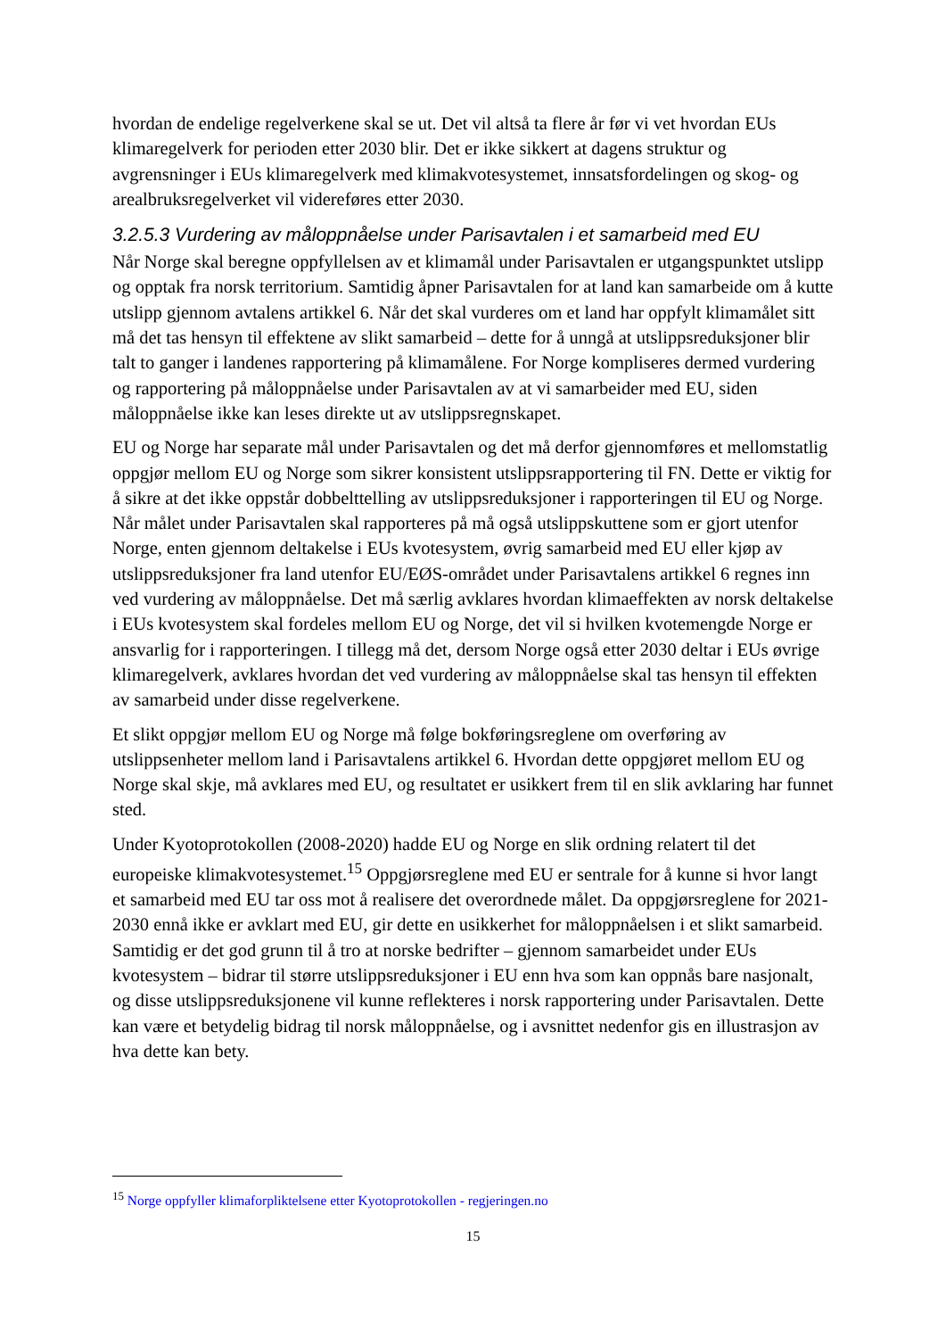hvordan de endelige regelverkene skal se ut. Det vil altså ta flere år før vi vet hvordan EUs klimaregelverk for perioden etter 2030 blir. Det er ikke sikkert at dagens struktur og avgrensninger i EUs klimaregelverk med klimakvotesystemet, innsatsfordelingen og skog- og arealbruksregelverket vil videreføres etter 2030.
3.2.5.3 Vurdering av måloppnåelse under Parisavtalen i et samarbeid med EU
Når Norge skal beregne oppfyllelsen av et klimamål under Parisavtalen er utgangspunktet utslipp og opptak fra norsk territorium. Samtidig åpner Parisavtalen for at land kan samarbeide om å kutte utslipp gjennom avtalens artikkel 6. Når det skal vurderes om et land har oppfylt klimamålet sitt må det tas hensyn til effektene av slikt samarbeid – dette for å unngå at utslippsreduksjoner blir talt to ganger i landenes rapportering på klimamålene. For Norge kompliseres dermed vurdering og rapportering på måloppnåelse under Parisavtalen av at vi samarbeider med EU, siden måloppnåelse ikke kan leses direkte ut av utslippsregnskapet.
EU og Norge har separate mål under Parisavtalen og det må derfor gjennomføres et mellomstatlig oppgjør mellom EU og Norge som sikrer konsistent utslippsrapportering til FN. Dette er viktig for å sikre at det ikke oppstår dobbelttelling av utslippsreduksjoner i rapporteringen til EU og Norge. Når målet under Parisavtalen skal rapporteres på må også utslippskuttene som er gjort utenfor Norge, enten gjennom deltakelse i EUs kvotesystem, øvrig samarbeid med EU eller kjøp av utslippsreduksjoner fra land utenfor EU/EØS-området under Parisavtalens artikkel 6 regnes inn ved vurdering av måloppnåelse. Det må særlig avklares hvordan klimaeffekten av norsk deltakelse i EUs kvotesystem skal fordeles mellom EU og Norge, det vil si hvilken kvotemengde Norge er ansvarlig for i rapporteringen. I tillegg må det, dersom Norge også etter 2030 deltar i EUs øvrige klimaregelverk, avklares hvordan det ved vurdering av måloppnåelse skal tas hensyn til effekten av samarbeid under disse regelverkene.
Et slikt oppgjør mellom EU og Norge må følge bokføringsreglene om overføring av utslippsenheter mellom land i Parisavtalens artikkel 6. Hvordan dette oppgjøret mellom EU og Norge skal skje, må avklares med EU, og resultatet er usikkert frem til en slik avklaring har funnet sted.
Under Kyotoprotokollen (2008-2020) hadde EU og Norge en slik ordning relatert til det europeiske klimakvotesystemet.<sup>15</sup> Oppgjørsreglene med EU er sentrale for å kunne si hvor langt et samarbeid med EU tar oss mot å realisere det overordnede målet. Da oppgjørsreglene for 2021-2030 ennå ikke er avklart med EU, gir dette en usikkerhet for måloppnåelsen i et slikt samarbeid. Samtidig er det god grunn til å tro at norske bedrifter – gjennom samarbeidet under EUs kvotesystem – bidrar til større utslippsreduksjoner i EU enn hva som kan oppnås bare nasjonalt, og disse utslippsreduksjonene vil kunne reflekteres i norsk rapportering under Parisavtalen. Dette kan være et betydelig bidrag til norsk måloppnåelse, og i avsnittet nedenfor gis en illustrasjon av hva dette kan bety.
<sup>15</sup> Norge oppfyller klimaforpliktelsene etter Kyotoprotokollen - regjeringen.no
15